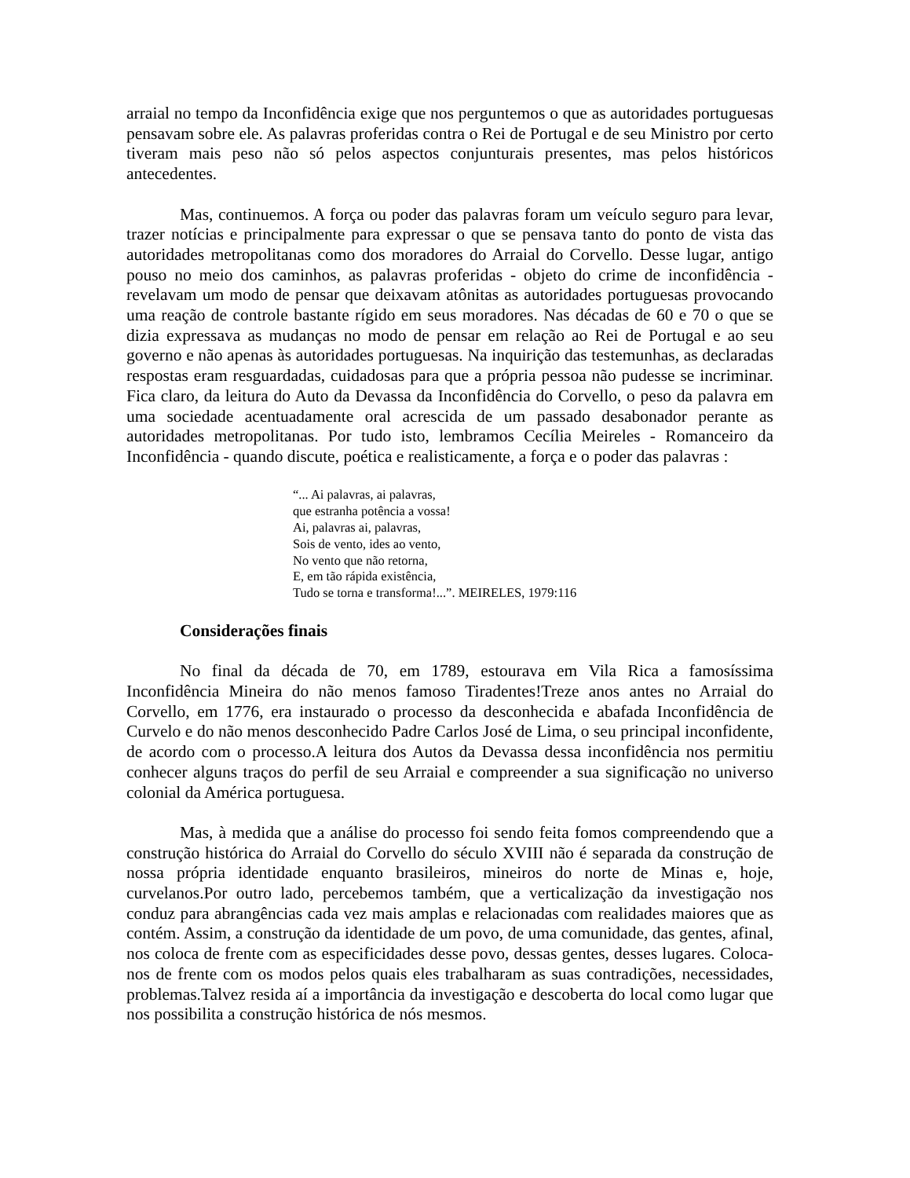arraial no tempo da Inconfidência exige que nos perguntemos o que as autoridades portuguesas pensavam sobre ele. As palavras proferidas contra o Rei de Portugal e de seu Ministro por certo tiveram mais peso não só pelos aspectos conjunturais presentes, mas pelos históricos antecedentes.
Mas, continuemos. A força ou poder das palavras foram um veículo seguro para levar, trazer notícias e principalmente para expressar o que se pensava tanto do ponto de vista das autoridades metropolitanas como dos moradores do Arraial do Corvello. Desse lugar, antigo pouso no meio dos caminhos, as palavras proferidas - objeto do crime de inconfidência - revelavam um modo de pensar que deixavam atônitas as autoridades portuguesas provocando uma reação de controle bastante rígido em seus moradores. Nas décadas de 60 e 70 o que se dizia expressava as mudanças no modo de pensar em relação ao Rei de Portugal e ao seu governo e não apenas às autoridades portuguesas. Na inquirição das testemunhas, as declaradas respostas eram resguardadas, cuidadosas para que a própria pessoa não pudesse se incriminar. Fica claro, da leitura do Auto da Devassa da Inconfidência do Corvello, o peso da palavra em uma sociedade acentuadamente oral acrescida de um passado desabonador perante as autoridades metropolitanas. Por tudo isto, lembramos Cecília Meireles - Romanceiro da Inconfidência - quando discute, poética e realisticamente, a força e o poder das palavras :
“... Ai palavras, ai palavras,
que estranha potência a vossa!
Ai, palavras ai, palavras,
Sois de vento, ides ao vento,
No vento que não retorna,
E, em tão rápida existência,
Tudo se torna e transforma!...”. MEIRELES, 1979:116
Considerações finais
No final da década de 70, em 1789, estourava em Vila Rica a famosíssima Inconfidência Mineira do não menos famoso Tiradentes!Treze anos antes no Arraial do Corvello, em 1776, era instaurado o processo da desconhecida e abafada Inconfidência de Curvelo e do não menos desconhecido Padre Carlos José de Lima, o seu principal inconfidente, de acordo com o processo.A leitura dos Autos da Devassa dessa inconfidência nos permitiu conhecer alguns traços do perfil de seu Arraial e compreender a sua significação no universo colonial da América portuguesa.
Mas, à medida que a análise do processo foi sendo feita fomos compreendendo que a construção histórica do Arraial do Corvello do século XVIII não é separada da construção de nossa própria identidade enquanto brasileiros, mineiros do norte de Minas e, hoje, curvelanos.Por outro lado, percebemos também, que a verticalização da investigação nos conduz para abrangências cada vez mais amplas e relacionadas com realidades maiores que as contém. Assim, a construção da identidade de um povo, de uma comunidade, das gentes, afinal, nos coloca de frente com as especificidades desse povo, dessas gentes, desses lugares. Coloca-nos de frente com os modos pelos quais eles trabalharam as suas contradições, necessidades, problemas.Talvez resida aí a importância da investigação e descoberta do local como lugar que nos possibilita a construção histórica de nós mesmos.